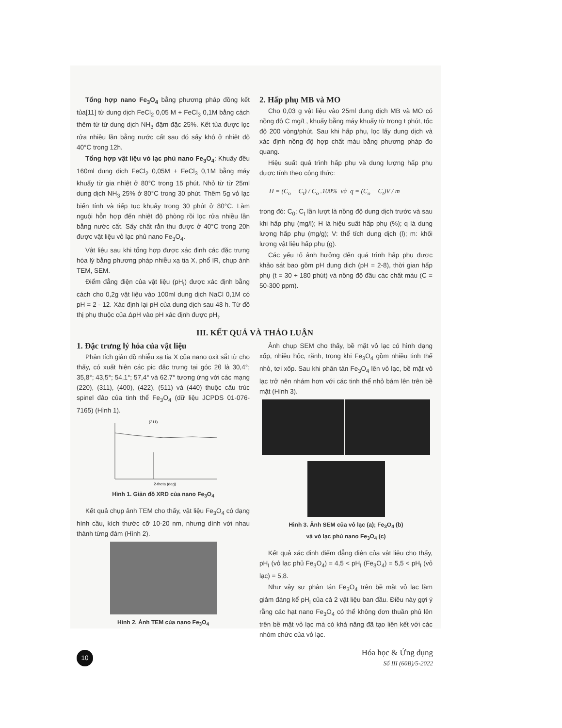Tổng hợp nano Fe<sub>3</sub>O<sub>4</sub> bằng phương pháp đồng kết tủa[11] từ dung dịch FeCl<sub>2</sub> 0,05 M + FeCl<sub>3</sub> 0,1M bằng cách thêm từ từ dung dịch NH<sub>3</sub> đậm đặc 25%. Kết tủa được lọc rửa nhiều lần bằng nước cất sau đó sấy khô ở nhiệt độ 40°C trong 12h.
Tổng hợp vật liệu vỏ lạc phủ nano Fe<sub>3</sub>O<sub>4</sub>: Khuấy đều 160ml dung dịch FeCl<sub>2</sub> 0,05M + FeCl<sub>3</sub> 0,1M bằng máy khuấy từ gia nhiệt ở 80°C trong 15 phút. Nhỏ từ từ 25ml dung dịch NH<sub>3</sub> 25% ở 80°C trong 30 phút. Thêm 5g vỏ lạc biến tính và tiếp tục khuấy trong 30 phút ở 80°C. Làm nguội hỗn hợp đến nhiệt độ phòng rồi lọc rửa nhiều lần bằng nước cất. Sấy chất rắn thu được ở 40°C trong 20h được vật liệu vỏ lạc phủ nano Fe<sub>3</sub>O<sub>4</sub>.
Vật liệu sau khi tổng hợp được xác định các đặc trưng hóa lý bằng phương pháp nhiễu xạ tia X, phổ IR, chụp ảnh TEM, SEM.
Điểm đẳng điện của vật liệu (pH<sub>I</sub>) được xác định bằng cách cho 0,2g vật liệu vào 100ml dung dịch NaCl 0,1M có pH = 2 - 12. Xác định lại pH của dung dịch sau 48 h. Từ đồ thị phụ thuộc của ΔpH vào pH xác định được pH<sub>I</sub>.
2. Hấp phụ MB và MO
Cho 0,03 g vật liệu vào 25ml dung dịch MB và MO có nồng độ C mg/L, khuấy bằng máy khuấy từ trong t phút, tốc độ 200 vòng/phút. Sau khi hấp phụ, lọc lấy dung dịch và xác định nồng độ hợp chất màu bằng phương pháp đo quang.
Hiệu suất quá trình hấp phụ và dung lượng hấp phụ được tính theo công thức:
H = (C<sub>o</sub> − C<sub>t</sub>) / C<sub>o</sub> .100% và q = (C<sub>o</sub> − C<sub>t</sub>)V / m
trong đó: C<sub>0</sub>; C<sub>t</sub> lần lượt là nồng độ dung dịch trước và sau khi hấp phụ (mg/l); H là hiệu suất hấp phụ (%); q là dung lượng hấp phụ (mg/g); V: thể tích dung dịch (l); m: khối lượng vật liệu hấp phụ (g).
Các yếu tố ảnh hưởng đến quá trình hấp phụ được khảo sát bao gồm pH dung dịch (pH = 2-8), thời gian hấp phụ (t = 30 ÷ 180 phút) và nồng độ đầu các chất màu (C = 50-300 ppm).
III. KẾT QUẢ VÀ THẢO LUẬN
1. Đặc trưng lý hóa của vật liệu
Phân tích giản đồ nhiễu xạ tia X của nano oxit sắt từ cho thấy, có xuất hiện các pic đặc trưng tại góc 2θ là 30,4°; 35,8°; 43,5°; 54,1°; 57,4° và 62,7° tương ứng với các mạng (220), (311), (400), (422), (511) và (440) thuộc cấu trúc spinel đảo của tinh thể Fe<sub>3</sub>O<sub>4</sub> (dữ liệu JCPDS 01-076-7165) (Hình 1).
2-theta (deg)
(311)
Hình 1. Giản đồ XRD của nano Fe<sub>3</sub>O<sub>4</sub>
Kết quả chụp ảnh TEM cho thấy, vật liệu Fe<sub>3</sub>O<sub>4</sub> có dạng hình cầu, kích thước cỡ 10-20 nm, nhưng dính với nhau thành từng đám (Hình 2).
Hình 2. Ảnh TEM của nano Fe<sub>3</sub>O<sub>4</sub>
Ảnh chụp SEM cho thấy, bề mặt vỏ lạc có hình dạng xốp, nhiều hốc, rãnh, trong khi Fe<sub>3</sub>O<sub>4</sub> gồm nhiều tinh thể nhỏ, tơi xốp. Sau khi phân tán Fe<sub>3</sub>O<sub>4</sub> lên vỏ lạc, bề mặt vỏ lạc trở nên nhám hơn với các tinh thể nhỏ bám lên trên bề mặt (Hình 3).
Hình 3. Ảnh SEM của vỏ lạc (a); Fe<sub>3</sub>O<sub>4</sub> (b)
và vỏ lạc phủ nano Fe<sub>3</sub>O<sub>4</sub> (c)
Kết quả xác định điểm đẳng điện của vật liệu cho thấy, pH<sub>I</sub> (vỏ lạc phủ Fe<sub>3</sub>O<sub>4</sub>) = 4,5 < pH<sub>I</sub> (Fe<sub>3</sub>O<sub>4</sub>) = 5,5 < pH<sub>I</sub> (vỏ lạc) = 5,8.
Như vậy sự phân tán Fe<sub>3</sub>O<sub>4</sub> trên bề mặt vỏ lạc làm giảm đáng kể pH<sub>I</sub> của cả 2 vật liệu ban đầu. Điều này gợi ý rằng các hạt nano Fe<sub>3</sub>O<sub>4</sub> có thể không đơn thuần phủ lên trên bề mặt vỏ lạc mà có khả năng đã tạo liên kết với các nhóm chức của vỏ lạc.
10
Hóa học & Ứng dụng
Số III (60B)/5-2022